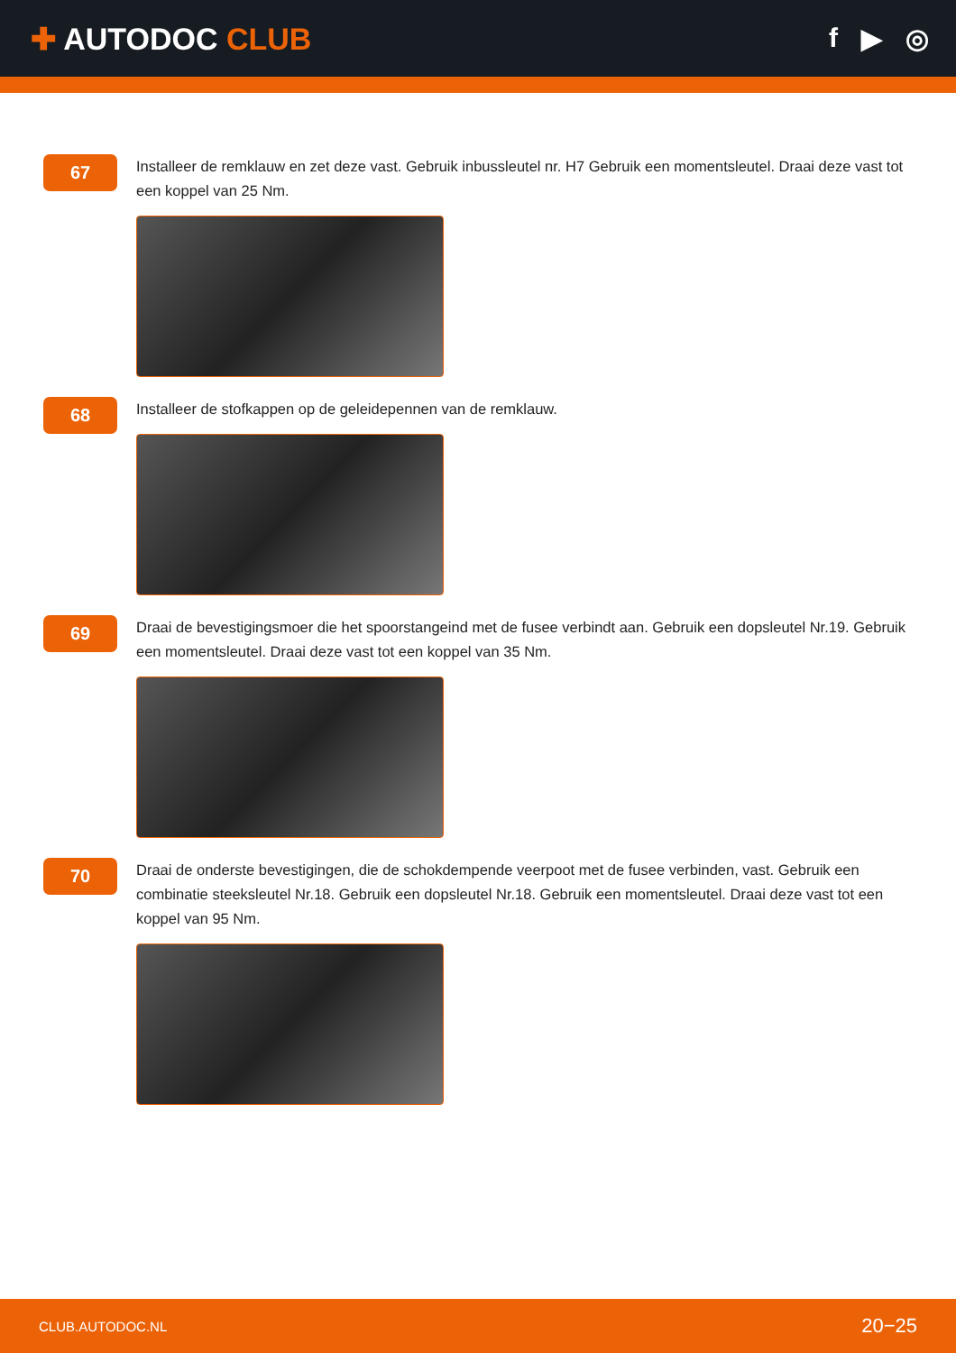✚ AUTODOC CLUB f ▶ ◎
67
Installeer de remklauw en zet deze vast. Gebruik inbussleutel nr. H7 Gebruik een momentsleutel. Draai deze vast tot een koppel van 25 Nm.
68
Installeer de stofkappen op de geleidepennen van de remklauw.
69
Draai de bevestigingsmoer die het spoorstangeind met de fusee verbindt aan. Gebruik een dopsleutel Nr.19. Gebruik een momentsleutel. Draai deze vast tot een koppel van 35 Nm.
70
Draai de onderste bevestigingen, die de schokdempende veerpoot met de fusee verbinden, vast. Gebruik een combinatie steeksleutel Nr.18. Gebruik een dopsleutel Nr.18. Gebruik een momentsleutel. Draai deze vast tot een koppel van 95 Nm.
CLUB.AUTODOC.NL 20−25